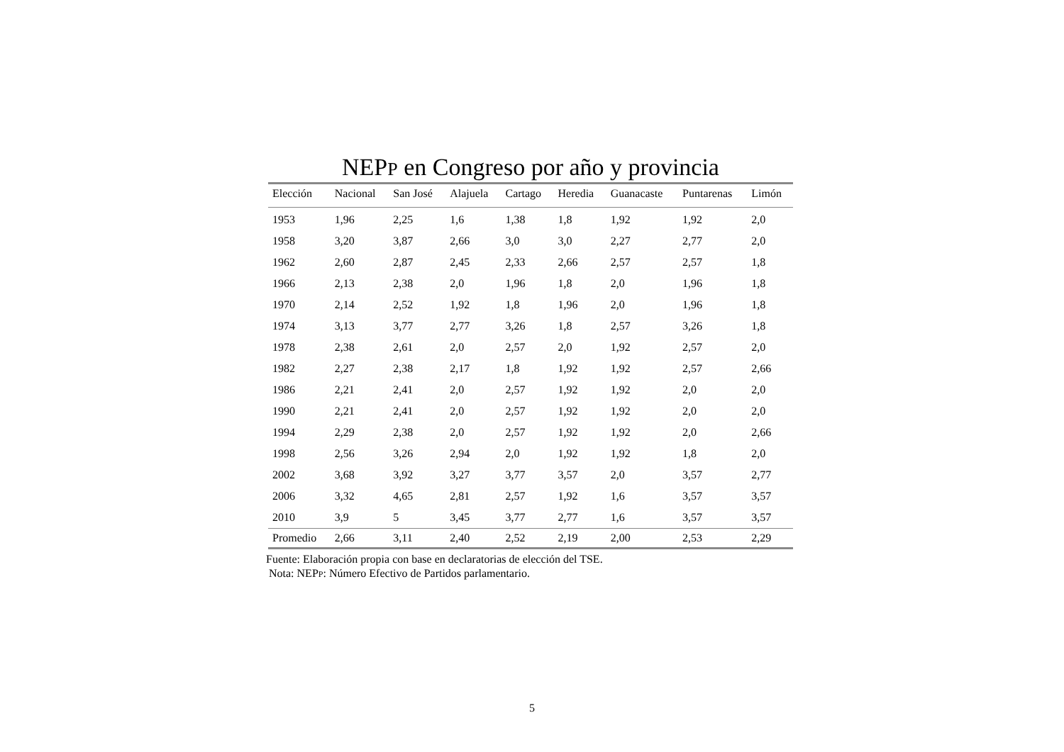NEPP en Congreso por año y provincia
| Elección | Nacional | San José | Alajuela | Cartago | Heredia | Guanacaste | Puntarenas | Limón |
| --- | --- | --- | --- | --- | --- | --- | --- | --- |
| 1953 | 1,96 | 2,25 | 1,6 | 1,38 | 1,8 | 1,92 | 1,92 | 2,0 |
| 1958 | 3,20 | 3,87 | 2,66 | 3,0 | 3,0 | 2,27 | 2,77 | 2,0 |
| 1962 | 2,60 | 2,87 | 2,45 | 2,33 | 2,66 | 2,57 | 2,57 | 1,8 |
| 1966 | 2,13 | 2,38 | 2,0 | 1,96 | 1,8 | 2,0 | 1,96 | 1,8 |
| 1970 | 2,14 | 2,52 | 1,92 | 1,8 | 1,96 | 2,0 | 1,96 | 1,8 |
| 1974 | 3,13 | 3,77 | 2,77 | 3,26 | 1,8 | 2,57 | 3,26 | 1,8 |
| 1978 | 2,38 | 2,61 | 2,0 | 2,57 | 2,0 | 1,92 | 2,57 | 2,0 |
| 1982 | 2,27 | 2,38 | 2,17 | 1,8 | 1,92 | 1,92 | 2,57 | 2,66 |
| 1986 | 2,21 | 2,41 | 2,0 | 2,57 | 1,92 | 1,92 | 2,0 | 2,0 |
| 1990 | 2,21 | 2,41 | 2,0 | 2,57 | 1,92 | 1,92 | 2,0 | 2,0 |
| 1994 | 2,29 | 2,38 | 2,0 | 2,57 | 1,92 | 1,92 | 2,0 | 2,66 |
| 1998 | 2,56 | 3,26 | 2,94 | 2,0 | 1,92 | 1,92 | 1,8 | 2,0 |
| 2002 | 3,68 | 3,92 | 3,27 | 3,77 | 3,57 | 2,0 | 3,57 | 2,77 |
| 2006 | 3,32 | 4,65 | 2,81 | 2,57 | 1,92 | 1,6 | 3,57 | 3,57 |
| 2010 | 3,9 | 5 | 3,45 | 3,77 | 2,77 | 1,6 | 3,57 | 3,57 |
| Promedio | 2,66 | 3,11 | 2,40 | 2,52 | 2,19 | 2,00 | 2,53 | 2,29 |
Fuente: Elaboración propia con base en declaratorias de elección del TSE.
Nota: NEPP: Número Efectivo de Partidos parlamentario.
5